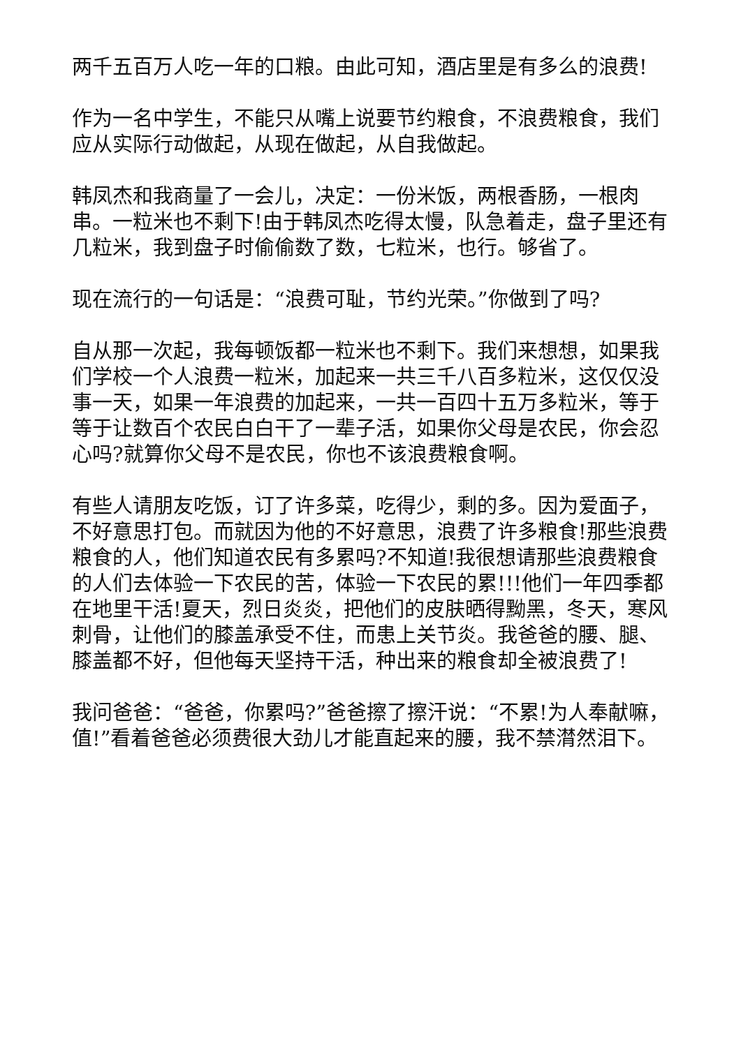两千五百万人吃一年的口粮。由此可知，酒店里是有多么的浪费!
作为一名中学生，不能只从嘴上说要节约粮食，不浪费粮食，我们应从实际行动做起，从现在做起，从自我做起。
韩凤杰和我商量了一会儿，决定：一份米饭，两根香肠，一根肉串。一粒米也不剩下!由于韩凤杰吃得太慢，队急着走，盘子里还有几粒米，我到盘子时偷偷数了数，七粒米，也行。够省了。
现在流行的一句话是：“浪费可耻，节约光荣。”你做到了吗?
自从那一次起，我每顿饭都一粒米也不剩下。我们来想想，如果我们学校一个人浪费一粒米，加起来一共三千八百多粒米，这仅仅没事一天，如果一年浪费的加起来，一共一百四十五万多粒米，等于等于让数百个农民白白干了一辈子活，如果你父母是农民，你会忍心吗?就算你父母不是农民，你也不该浪费粮食啊。
有些人请朋友吃饭，订了许多菜，吃得少，剩的多。因为爱面子，不好意思打包。而就因为他的不好意思，浪费了许多粮食!那些浪费粮食的人，他们知道农民有多累吗?不知道!我很想请那些浪费粮食的人们去体验一下农民的苦，体验一下农民的累!!!他们一年四季都在地里干活!夏天，烈日炎炎，把他们的皮肤晒得黝黑，冬天，寒风刺骨，让他们的膝盖承受不住，而患上关节炎。我爸爸的腰、腿、膝盖都不好，但他每天坚持干活，种出来的粮食却全被浪费了!
我问爸爸：“爸爸，你累吗?”爸爸擦了擦汗说：“不累!为人奉献嘛，值!”看着爸爸必须费很大劲儿才能直起来的腰，我不禁潸然泪下。